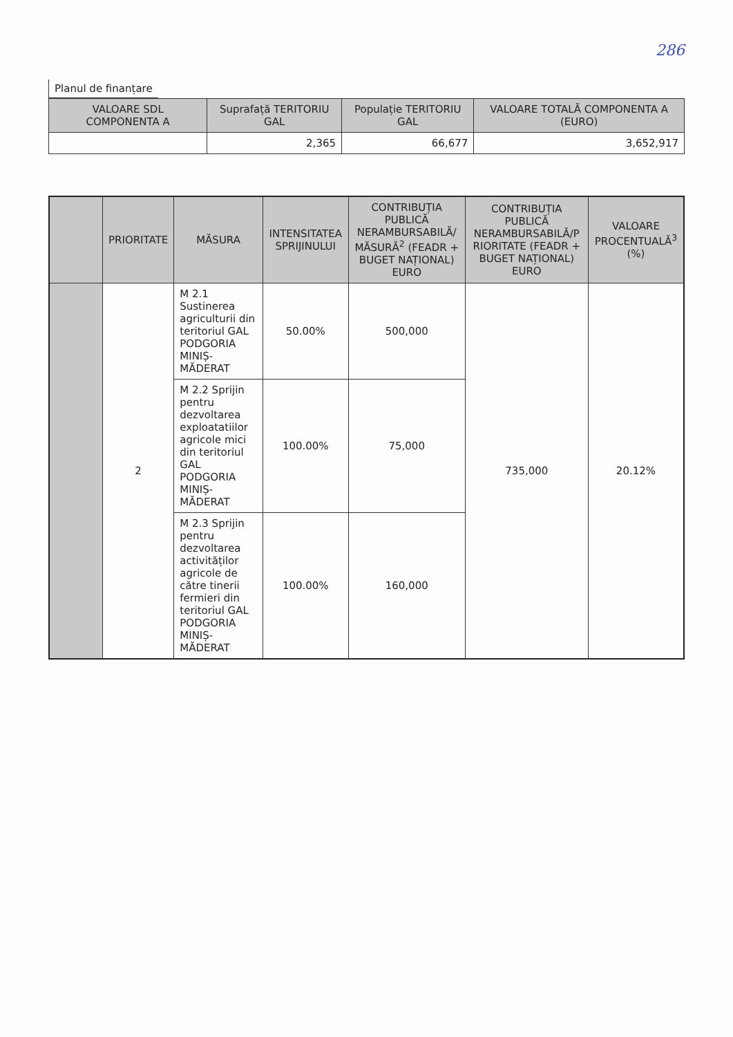286
Planul de finanțare
| VALOARE SDL COMPONENTA A | Suprafață TERITORIU GAL | Populație TERITORIU GAL | VALOARE TOTALĂ COMPONENTA A (EURO) |
| --- | --- | --- | --- |
| | 2,365 | 66,677 | 3,652,917 |
| | PRIORITATE | MĂSURA | INTENSITATEA SPRIJINULUI | CONTRIBUȚIA PUBLICĂ NERAMBURSABILĂ/ MĂSURĂ<sup>2</sup> (FEADR + BUGET NAȚIONAL) EURO | CONTRIBUȚIA PUBLICĂ NERAMBURSABILĂ/P RIORITATE (FEADR + BUGET NAȚIONAL) EURO | VALOARE PROCENTUALĂ<sup>3</sup> (%) |
| --- | --- | --- | --- | --- | --- | --- |
| | 2 | M 2.1 Sustinerea agriculturii din teritoriul GAL PODGORIA MINIȘ-MĂDERAT | 50.00% | 500,000 | 735,000 | 20.12% |
| | | M 2.2 Sprijin pentru dezvoltarea exploatatiilor agricole mici din teritoriul GAL PODGORIA MINIȘ-MĂDERAT | 100.00% | 75,000 | | |
| | | M 2.3 Sprijin pentru dezvoltarea activităților agricole de către tinerii fermieri din teritoriul GAL PODGORIA MINIȘ-MĂDERAT | 100.00% | 160,000 | | |